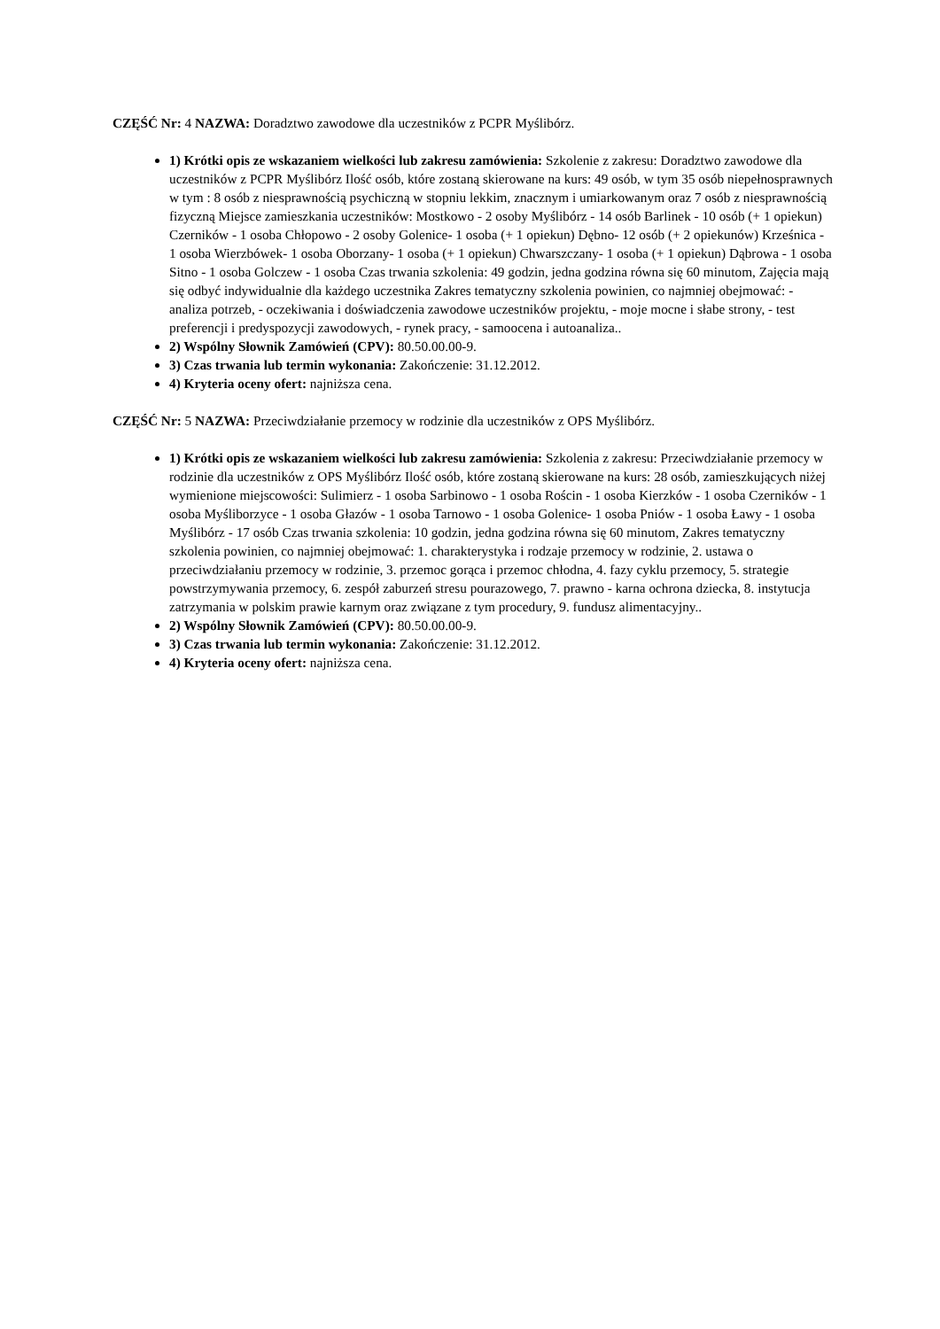CZĘŚĆ Nr: 4 NAZWA: Doradztwo zawodowe dla uczestników z PCPR Myślibórz.
1) Krótki opis ze wskazaniem wielkości lub zakresu zamówienia: Szkolenie z zakresu: Doradztwo zawodowe dla uczestników z PCPR Myślibórz Ilość osób, które zostaną skierowane na kurs: 49 osób, w tym 35 osób niepełnosprawnych w tym : 8 osób z niesprawnością psychiczną w stopniu lekkim, znacznym i umiarkowanym oraz 7 osób z niesprawnością fizyczną Miejsce zamieszkania uczestników: Mostkowo - 2 osoby Myślibórz - 14 osób Barlinek - 10 osób (+ 1 opiekun) Czerników - 1 osoba Chłopowo - 2 osoby Golenice- 1 osoba (+ 1 opiekun) Dębno- 12 osób (+ 2 opiekunów) Krześnica - 1 osoba Wierzbówek- 1 osoba Oborzany- 1 osoba (+ 1 opiekun) Chwarszczany- 1 osoba (+ 1 opiekun) Dąbrowa - 1 osoba Sitno - 1 osoba Golczew - 1 osoba Czas trwania szkolenia: 49 godzin, jedna godzina równa się 60 minutom, Zajęcia mają się odbyć indywidualnie dla każdego uczestnika Zakres tematyczny szkolenia powinien, co najmniej obejmować: - analiza potrzeb, - oczekiwania i doświadczenia zawodowe uczestników projektu, - moje mocne i słabe strony, - test preferencji i predyspozycji zawodowych, - rynek pracy, - samoocena i autoanaliza..
2) Wspólny Słownik Zamówień (CPV): 80.50.00.00-9.
3) Czas trwania lub termin wykonania: Zakończenie: 31.12.2012.
4) Kryteria oceny ofert: najniższa cena.
CZĘŚĆ Nr: 5 NAZWA: Przeciwdziałanie przemocy w rodzinie dla uczestników z OPS Myślibórz.
1) Krótki opis ze wskazaniem wielkości lub zakresu zamówienia: Szkolenia z zakresu: Przeciwdziałanie przemocy w rodzinie dla uczestników z OPS Myślibórz Ilość osób, które zostaną skierowane na kurs: 28 osób, zamieszkujących niżej wymienione miejscowości: Sulimierz - 1 osoba Sarbinowo - 1 osoba Rościn - 1 osoba Kierzków - 1 osoba Czerników - 1 osoba Myśliborzyce - 1 osoba Głazów - 1 osoba Tarnowo - 1 osoba Golenice- 1 osoba Pniów - 1 osoba Ławy - 1 osoba Myślibórz - 17 osób Czas trwania szkolenia: 10 godzin, jedna godzina równa się 60 minutom, Zakres tematyczny szkolenia powinien, co najmniej obejmować: 1. charakterystyka i rodzaje przemocy w rodzinie, 2. ustawa o przeciwdziałaniu przemocy w rodzinie, 3. przemoc gorąca i przemoc chłodna, 4. fazy cyklu przemocy, 5. strategie powstrzymywania przemocy, 6. zespół zaburzeń stresu pourazowego, 7. prawno - karna ochrona dziecka, 8. instytucja zatrzymania w polskim prawie karnym oraz związane z tym procedury, 9. fundusz alimentacyjny..
2) Wspólny Słownik Zamówień (CPV): 80.50.00.00-9.
3) Czas trwania lub termin wykonania: Zakończenie: 31.12.2012.
4) Kryteria oceny ofert: najniższa cena.